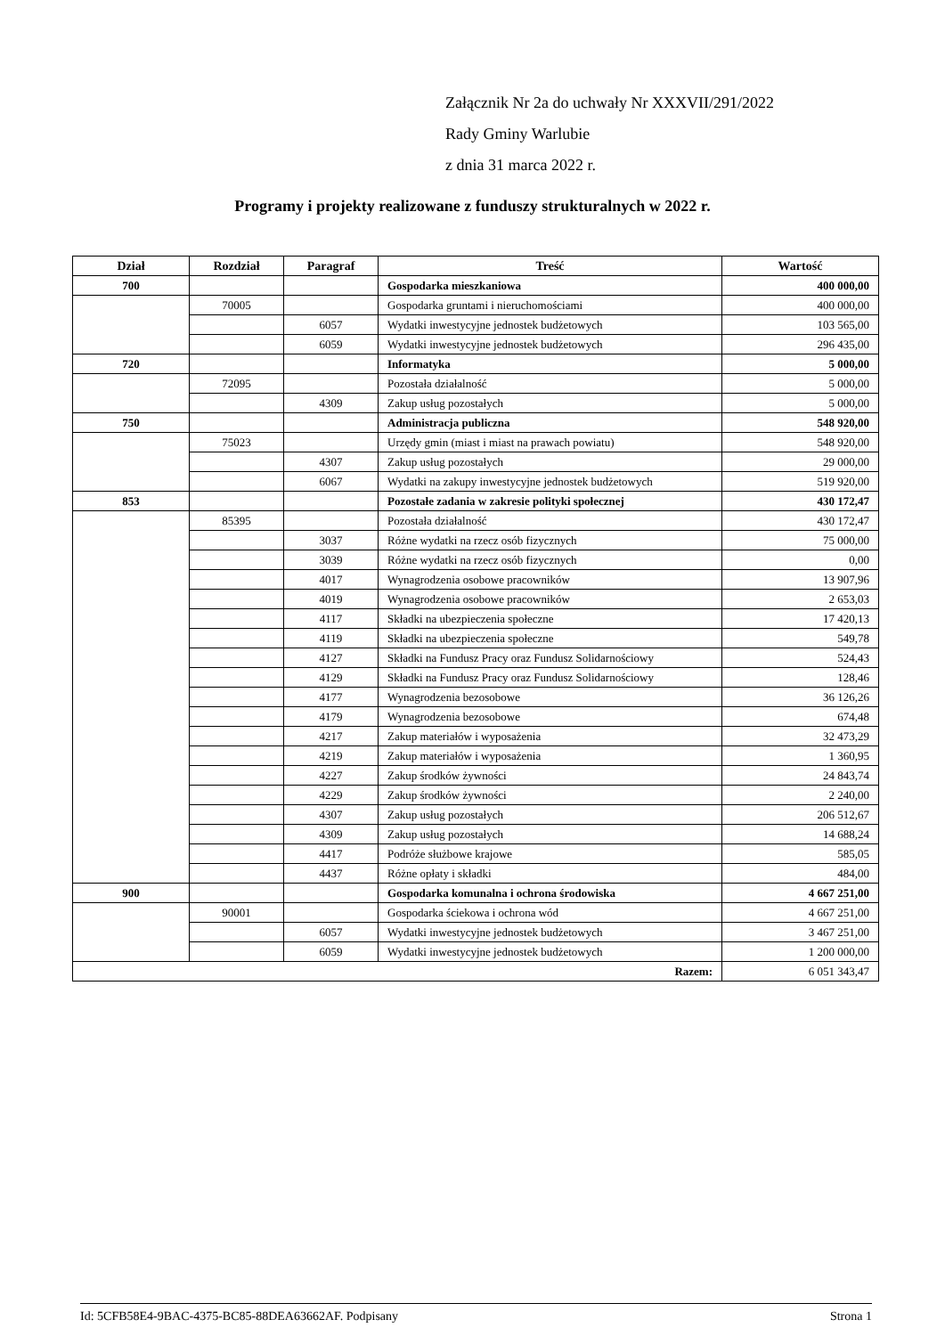Załącznik Nr 2a do uchwały Nr XXXVII/291/2022
Rady Gminy Warlubie
z dnia 31 marca 2022 r.
Programy i projekty realizowane z funduszy strukturalnych w 2022 r.
| Dział | Rozdział | Paragraf | Treść | Wartość |
| --- | --- | --- | --- | --- |
| 700 | | | Gospodarka mieszkaniowa | 400 000,00 |
| | 70005 | | Gospodarka gruntami i nieruchomościami | 400 000,00 |
| | | 6057 | Wydatki inwestycyjne jednostek budżetowych | 103 565,00 |
| | | 6059 | Wydatki inwestycyjne jednostek budżetowych | 296 435,00 |
| 720 | | | Informatyka | 5 000,00 |
| | 72095 | | Pozostała działalność | 5 000,00 |
| | | 4309 | Zakup usług pozostałych | 5 000,00 |
| 750 | | | Administracja publiczna | 548 920,00 |
| | 75023 | | Urzędy gmin (miast i miast na prawach powiatu) | 548 920,00 |
| | | 4307 | Zakup usług pozostałych | 29 000,00 |
| | | 6067 | Wydatki na zakupy inwestycyjne jednostek budżetowych | 519 920,00 |
| 853 | | | Pozostałe zadania w zakresie polityki społecznej | 430 172,47 |
| | 85395 | | Pozostała działalność | 430 172,47 |
| | | 3037 | Różne wydatki na rzecz osób fizycznych | 75 000,00 |
| | | 3039 | Różne wydatki na rzecz osób fizycznych | 0,00 |
| | | 4017 | Wynagrodzenia osobowe pracowników | 13 907,96 |
| | | 4019 | Wynagrodzenia osobowe pracowników | 2 653,03 |
| | | 4117 | Składki na ubezpieczenia społeczne | 17 420,13 |
| | | 4119 | Składki na ubezpieczenia społeczne | 549,78 |
| | | 4127 | Składki na Fundusz Pracy oraz Fundusz Solidarnościowy | 524,43 |
| | | 4129 | Składki na Fundusz Pracy oraz Fundusz Solidarnościowy | 128,46 |
| | | 4177 | Wynagrodzenia bezosobowe | 36 126,26 |
| | | 4179 | Wynagrodzenia bezosobowe | 674,48 |
| | | 4217 | Zakup materiałów i wyposażenia | 32 473,29 |
| | | 4219 | Zakup materiałów i wyposażenia | 1 360,95 |
| | | 4227 | Zakup środków żywności | 24 843,74 |
| | | 4229 | Zakup środków żywności | 2 240,00 |
| | | 4307 | Zakup usług pozostałych | 206 512,67 |
| | | 4309 | Zakup usług pozostałych | 14 688,24 |
| | | 4417 | Podróże służbowe krajowe | 585,05 |
| | | 4437 | Różne opłaty i składki | 484,00 |
| 900 | | | Gospodarka komunalna i ochrona środowiska | 4 667 251,00 |
| | 90001 | | Gospodarka ściekowa i ochrona wód | 4 667 251,00 |
| | | 6057 | Wydatki inwestycyjne jednostek budżetowych | 3 467 251,00 |
| | | 6059 | Wydatki inwestycyjne jednostek budżetowych | 1 200 000,00 |
| Razem: | | | | 6 051 343,47 |
Id: 5CFB58E4-9BAC-4375-BC85-88DEA63662AF. Podpisany Strona 1